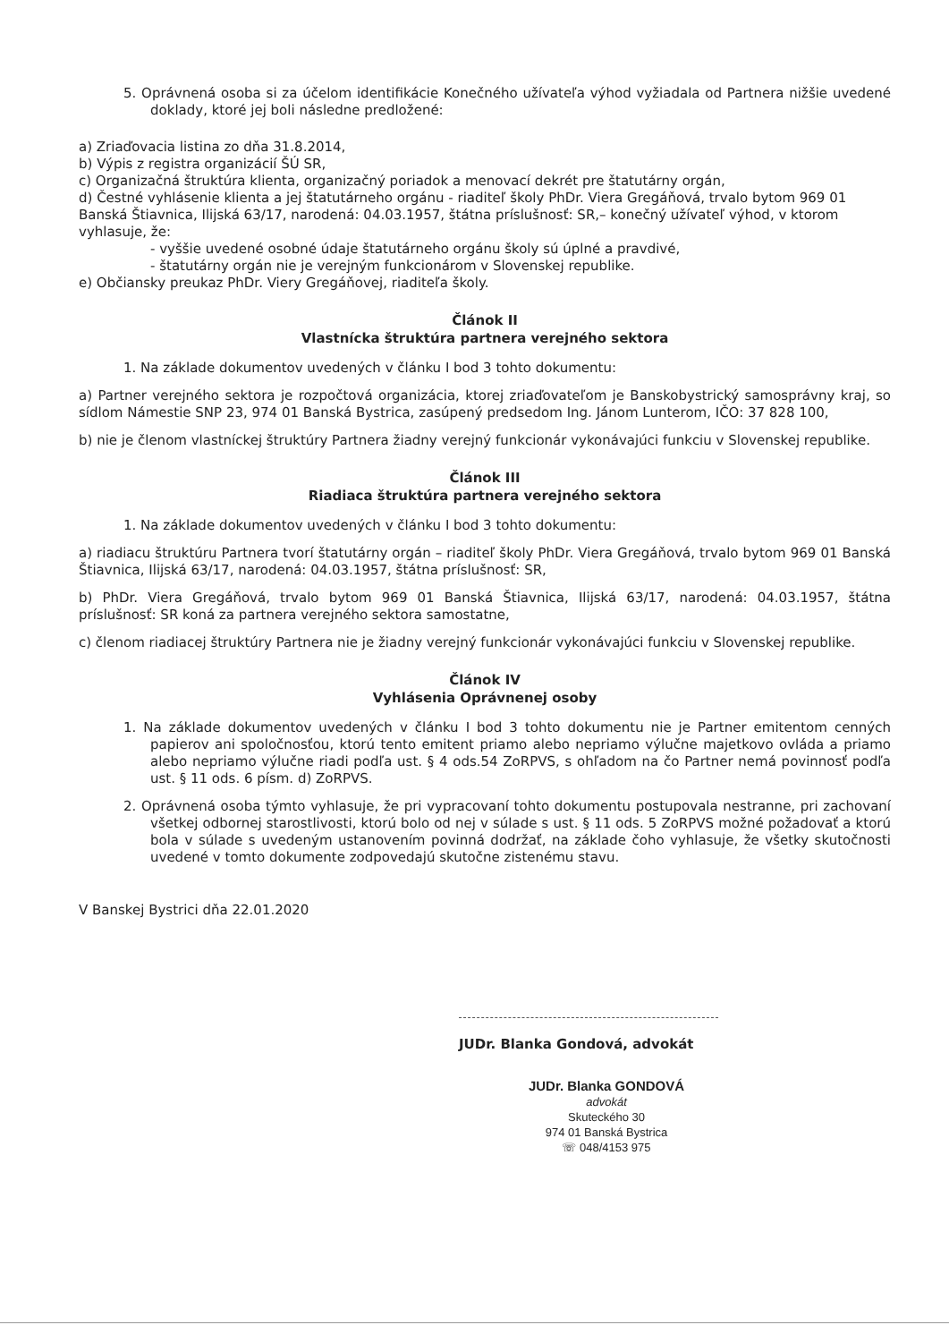5. Oprávnená osoba si za účelom identifikácie Konečného užívateľa výhod vyžiadala od Partnera nižšie uvedené doklady, ktoré jej boli následne predložené:
a) Zriaďovacia listina zo dňa 31.8.2014,
b) Výpis z registra organizácií ŠÚ SR,
c) Organizačná štruktúra klienta, organizačný poriadok a menovací dekrét pre štatutárny orgán,
d) Čestné vyhlásenie klienta a jej štatutárneho orgánu - riaditeľ školy PhDr. Viera Gregáňová, trvalo bytom 969 01 Banská Štiavnica, Ilijská 63/17, narodená: 04.03.1957, štátna príslušnosť: SR,– konečný užívateľ výhod, v ktorom vyhlasuje, že:
- vyššie uvedené osobné údaje štatutárneho orgánu školy sú úplné a pravdivé,
- štatutárny orgán nie je verejným funkcionárom v Slovenskej republike.
e) Občiansky preukaz PhDr. Viery Gregáňovej, riaditeľa školy.
Článok II
Vlastnícka štruktúra partnera verejného sektora
1. Na základe dokumentov uvedených v článku I bod 3 tohto dokumentu:
a) Partner verejného sektora je rozpočtová organizácia, ktorej zriaďovateľom je Banskobystrický samosprávny kraj, so sídlom Námestie SNP 23, 974 01 Banská Bystrica, zasúpený predsedom Ing. Jánom Lunterom, IČO: 37 828 100,
b) nie je členom vlastníckej štruktúry Partnera žiadny verejný funkcionár vykonávajúci funkciu v Slovenskej republike.
Článok III
Riadiaca štruktúra partnera verejného sektora
1. Na základe dokumentov uvedených v článku I bod 3 tohto dokumentu:
a) riadiacu štruktúru Partnera tvorí štatutárny orgán – riaditeľ školy PhDr. Viera Gregáňová, trvalo bytom 969 01 Banská Štiavnica, Ilijská 63/17, narodená: 04.03.1957, štátna príslušnosť: SR,
b) PhDr. Viera Gregáňová, trvalo bytom 969 01 Banská Štiavnica, Ilijská 63/17, narodená: 04.03.1957, štátna príslušnosť: SR koná za partnera verejného sektora samostatne,
c) členom riadiacej štruktúry Partnera nie je žiadny verejný funkcionár vykonávajúci funkciu v Slovenskej republike.
Článok IV
Vyhlásenia Oprávnenej osoby
1. Na základe dokumentov uvedených v článku I bod 3 tohto dokumentu nie je Partner emitentom cenných papierov ani spoločnosťou, ktorú tento emitent priamo alebo nepriamo výlučne majetkovo ovláda a priamo alebo nepriamo výlučne riadi podľa ust. § 4 ods.54 ZoRPVS, s ohľadom na čo Partner nemá povinnosť podľa ust. § 11 ods. 6 písm. d) ZoRPVS.
2. Oprávnená osoba týmto vyhlasuje, že pri vypracovaní tohto dokumentu postupovala nestranne, pri zachovaní všetkej odbornej starostlivosti, ktorú bolo od nej v súlade s ust. § 11 ods. 5 ZoRPVS možné požadovať a ktorú bola v súlade s uvedeným ustanovením povinná dodržať, na základe čoho vyhlasuje, že všetky skutočnosti uvedené v tomto dokumente zodpovedajú skutočne zistenému stavu.
V Banskej Bystrici dňa 22.01.2020
JUDr. Blanka Gondová, advokát
JUDr. Blanka GONDOVÁ
advokát
Skuteckého 30
974 01 Banská Bystrica
☏ 048/4153 975